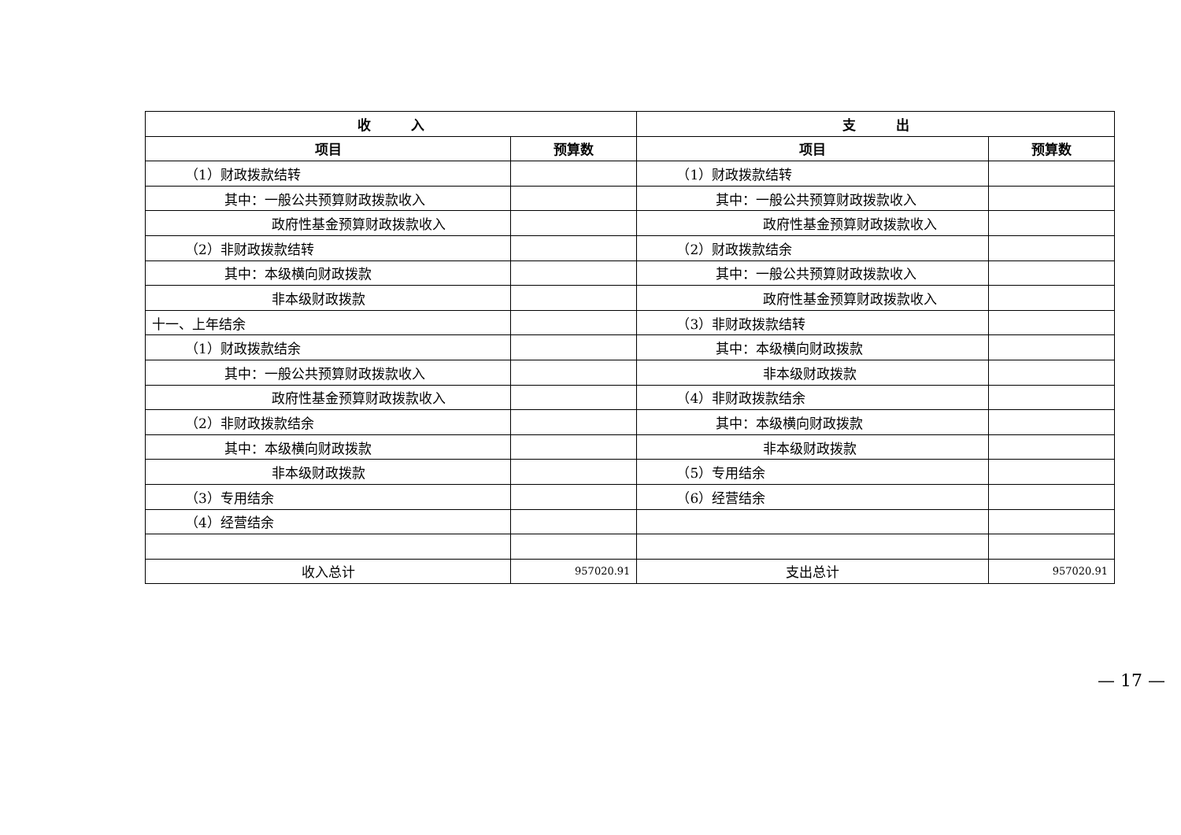| 收 入 | | 支 出 | |
| --- | --- | --- | --- |
| 项目 | 预算数 | 项目 | 预算数 |
| （1）财政拨款结转 | | （1）财政拨款结转 | |
| 其中：一般公共预算财政拨款收入 | | 其中：一般公共预算财政拨款收入 | |
| 政府性基金预算财政拨款收入 | | 政府性基金预算财政拨款收入 | |
| （2）非财政拨款结转 | | （2）财政拨款结余 | |
| 其中：本级横向财政拨款 | | 其中：一般公共预算财政拨款收入 | |
| 非本级财政拨款 | | 政府性基金预算财政拨款收入 | |
| 十一、上年结余 | | （3）非财政拨款结转 | |
| （1）财政拨款结余 | | 其中：本级横向财政拨款 | |
| 其中：一般公共预算财政拨款收入 | | 非本级财政拨款 | |
| 政府性基金预算财政拨款收入 | | （4）非财政拨款结余 | |
| （2）非财政拨款结余 | | 其中：本级横向财政拨款 | |
| 其中：本级横向财政拨款 | | 非本级财政拨款 | |
| 非本级财政拨款 | | （5）专用结余 | |
| （3）专用结余 | | （6）经营结余 | |
| （4）经营结余 | | | |
| 收入总计 | 957020.91 | 支出总计 | 957020.91 |
— 17 —